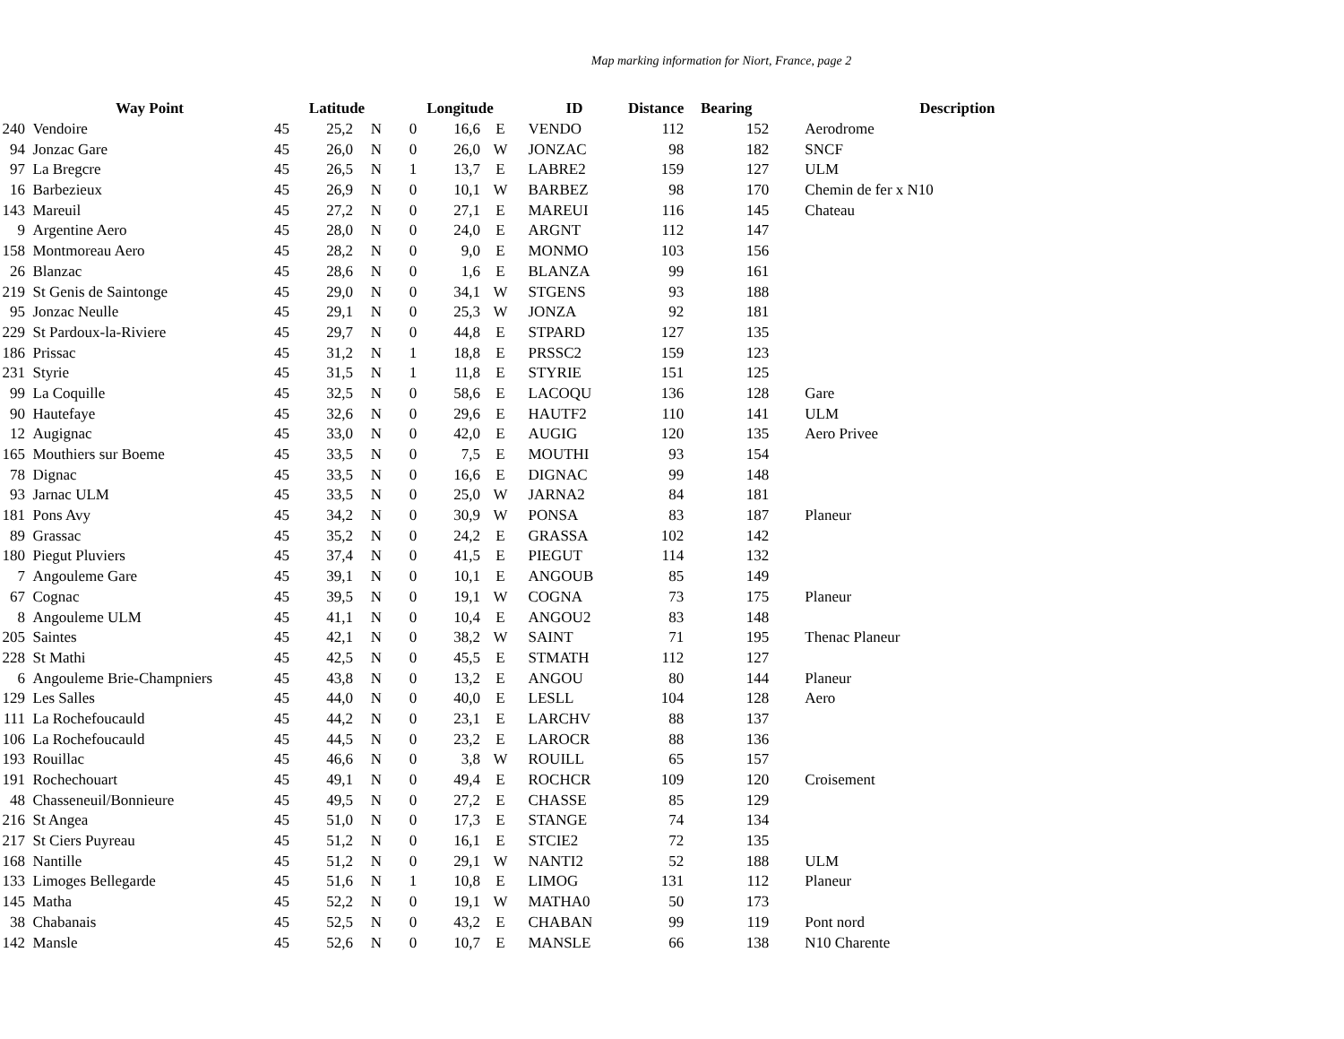Map marking information for Niort, France, page 2
| | Way Point | Latitude | | | Longitude | | | ID | Distance | Bearing | Description | |
| --- | --- | --- | --- | --- | --- | --- | --- | --- | --- | --- | --- | --- |
| 240 | Vendoire | 45 | 25,2 | N | 0 | 16,6 | E | VENDO | 112 | 152 | | Aerodrome |
| 94 | Jonzac Gare | 45 | 26,0 | N | 0 | 26,0 | W | JONZAC | 98 | 182 | | SNCF |
| 97 | La Bregcre | 45 | 26,5 | N | 1 | 13,7 | E | LABRE2 | 159 | 127 | | ULM |
| 16 | Barbezieux | 45 | 26,9 | N | 0 | 10,1 | W | BARBEZ | 98 | 170 | | Chemin de fer x N10 |
| 143 | Mareuil | 45 | 27,2 | N | 0 | 27,1 | E | MAREUI | 116 | 145 | | Chateau |
| 9 | Argentine Aero | 45 | 28,0 | N | 0 | 24,0 | E | ARGNT | 112 | 147 | | |
| 158 | Montmoreau Aero | 45 | 28,2 | N | 0 | 9,0 | E | MONMO | 103 | 156 | | |
| 26 | Blanzac | 45 | 28,6 | N | 0 | 1,6 | E | BLANZA | 99 | 161 | | |
| 219 | St Genis de Saintonge | 45 | 29,0 | N | 0 | 34,1 | W | STGENS | 93 | 188 | | |
| 95 | Jonzac Neulle | 45 | 29,1 | N | 0 | 25,3 | W | JONZA | 92 | 181 | | |
| 229 | St Pardoux-la-Riviere | 45 | 29,7 | N | 0 | 44,8 | E | STPARD | 127 | 135 | | |
| 186 | Prissac | 45 | 31,2 | N | 1 | 18,8 | E | PRSSC2 | 159 | 123 | | |
| 231 | Styrie | 45 | 31,5 | N | 1 | 11,8 | E | STYRIE | 151 | 125 | | |
| 99 | La Coquille | 45 | 32,5 | N | 0 | 58,6 | E | LACOQU | 136 | 128 | | Gare |
| 90 | Hautefaye | 45 | 32,6 | N | 0 | 29,6 | E | HAUTF2 | 110 | 141 | | ULM |
| 12 | Augignac | 45 | 33,0 | N | 0 | 42,0 | E | AUGIG | 120 | 135 | | Aero Privee |
| 165 | Mouthiers sur Boeme | 45 | 33,5 | N | 0 | 7,5 | E | MOUTHI | 93 | 154 | | |
| 78 | Dignac | 45 | 33,5 | N | 0 | 16,6 | E | DIGNAC | 99 | 148 | | |
| 93 | Jarnac ULM | 45 | 33,5 | N | 0 | 25,0 | W | JARNA2 | 84 | 181 | | |
| 181 | Pons Avy | 45 | 34,2 | N | 0 | 30,9 | W | PONSA | 83 | 187 | | Planeur |
| 89 | Grassac | 45 | 35,2 | N | 0 | 24,2 | E | GRASSA | 102 | 142 | | |
| 180 | Piegut Pluviers | 45 | 37,4 | N | 0 | 41,5 | E | PIEGUT | 114 | 132 | | |
| 7 | Angouleme Gare | 45 | 39,1 | N | 0 | 10,1 | E | ANGOUB | 85 | 149 | | |
| 67 | Cognac | 45 | 39,5 | N | 0 | 19,1 | W | COGNA | 73 | 175 | | Planeur |
| 8 | Angouleme ULM | 45 | 41,1 | N | 0 | 10,4 | E | ANGOU2 | 83 | 148 | | |
| 205 | Saintes | 45 | 42,1 | N | 0 | 38,2 | W | SAINT | 71 | 195 | | Thenac Planeur |
| 228 | St Mathi | 45 | 42,5 | N | 0 | 45,5 | E | STMATH | 112 | 127 | | |
| 6 | Angouleme Brie-Champniers | 45 | 43,8 | N | 0 | 13,2 | E | ANGOU | 80 | 144 | | Planeur |
| 129 | Les Salles | 45 | 44,0 | N | 0 | 40,0 | E | LESLL | 104 | 128 | | Aero |
| 111 | La Rochefoucauld | 45 | 44,2 | N | 0 | 23,1 | E | LARCHV | 88 | 137 | | |
| 106 | La Rochefoucauld | 45 | 44,5 | N | 0 | 23,2 | E | LAROCR | 88 | 136 | | |
| 193 | Rouillac | 45 | 46,6 | N | 0 | 3,8 | W | ROUILL | 65 | 157 | | |
| 191 | Rochechouart | 45 | 49,1 | N | 0 | 49,4 | E | ROCHCR | 109 | 120 | | Croisement |
| 48 | Chasseneuil/Bonnieure | 45 | 49,5 | N | 0 | 27,2 | E | CHASSE | 85 | 129 | | |
| 216 | St Angea | 45 | 51,0 | N | 0 | 17,3 | E | STANGE | 74 | 134 | | |
| 217 | St Ciers Puyreau | 45 | 51,2 | N | 0 | 16,1 | E | STCIE2 | 72 | 135 | | |
| 168 | Nantille | 45 | 51,2 | N | 0 | 29,1 | W | NANTI2 | 52 | 188 | | ULM |
| 133 | Limoges Bellegarde | 45 | 51,6 | N | 1 | 10,8 | E | LIMOG | 131 | 112 | | Planeur |
| 145 | Matha | 45 | 52,2 | N | 0 | 19,1 | W | MATHA0 | 50 | 173 | | |
| 38 | Chabanais | 45 | 52,5 | N | 0 | 43,2 | E | CHABAN | 99 | 119 | | Pont nord |
| 142 | Mansle | 45 | 52,6 | N | 0 | 10,7 | E | MANSLE | 66 | 138 | | N10 Charente |